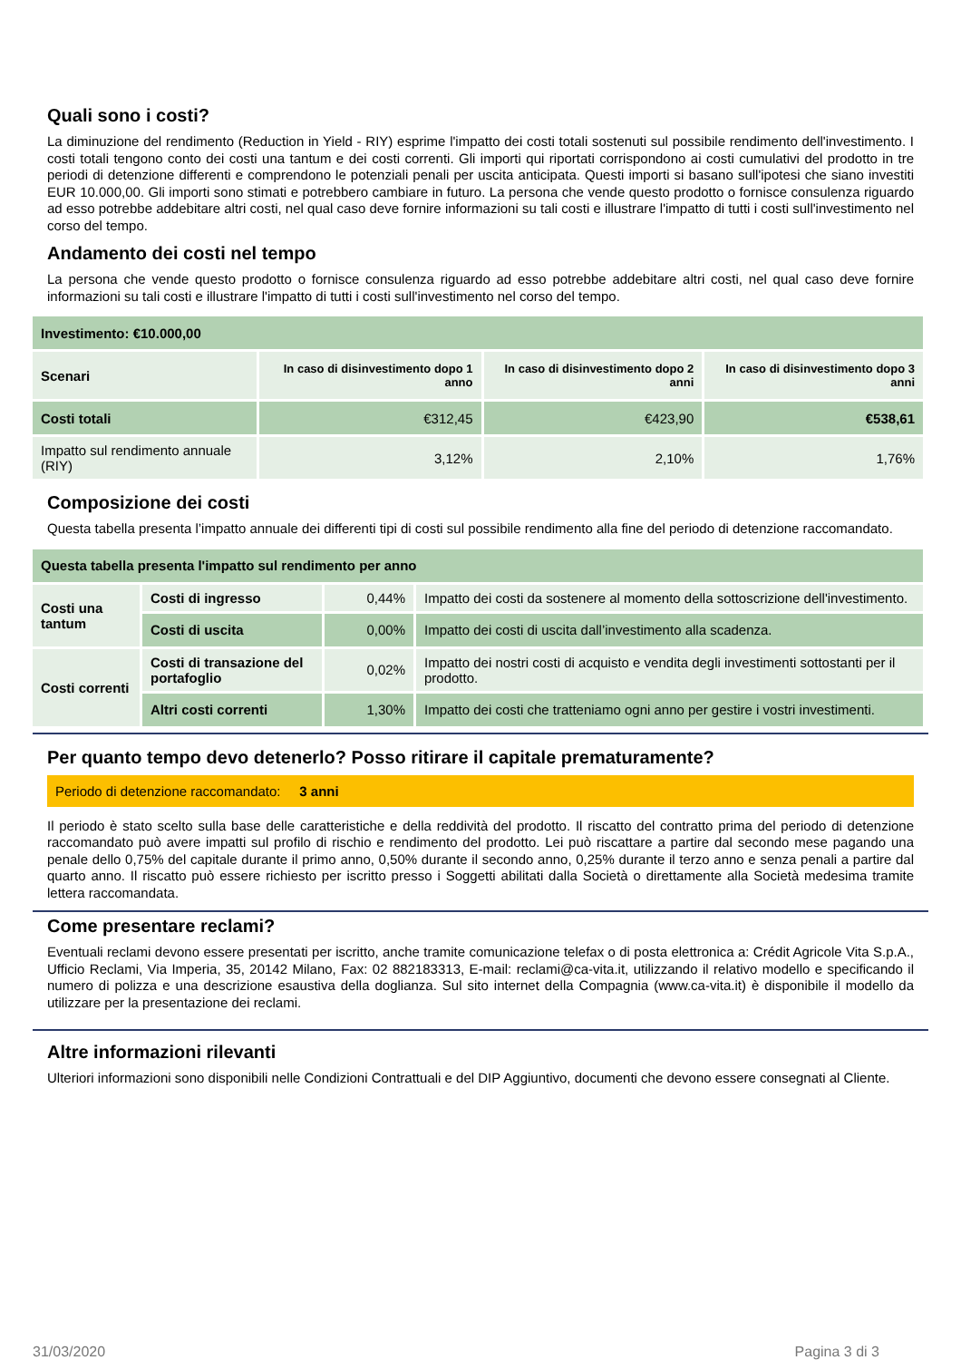Quali sono i costi?
La diminuzione del rendimento (Reduction in Yield - RIY) esprime l'impatto dei costi totali sostenuti sul possibile rendimento dell'investimento. I costi totali tengono conto dei costi una tantum e dei costi correnti. Gli importi qui riportati corrispondono ai costi cumulativi del prodotto in tre periodi di detenzione differenti e comprendono le potenziali penali per uscita anticipata. Questi importi si basano sull'ipotesi che siano investiti EUR 10.000,00. Gli importi sono stimati e potrebbero cambiare in futuro. La persona che vende questo prodotto o fornisce consulenza riguardo ad esso potrebbe addebitare altri costi, nel qual caso deve fornire informazioni su tali costi e illustrare l'impatto di tutti i costi sull'investimento nel corso del tempo.
Andamento dei costi nel tempo
La persona che vende questo prodotto o fornisce consulenza riguardo ad esso potrebbe addebitare altri costi, nel qual caso deve fornire informazioni su tali costi e illustrare l'impatto di tutti i costi sull'investimento nel corso del tempo.
| Investimento: €10.000,00 | | | |
| --- | --- | --- | --- |
| Scenari | In caso di disinvestimento dopo 1 anno | In caso di disinvestimento dopo 2 anni | In caso di disinvestimento dopo 3 anni |
| Costi totali | €312,45 | €423,90 | €538,61 |
| Impatto sul rendimento annuale (RIY) | 3,12% | 2,10% | 1,76% |
Composizione dei costi
Questa tabella presenta l’impatto annuale dei differenti tipi di costi sul possibile rendimento alla fine del periodo di detenzione raccomandato.
| Questa tabella presenta l'impatto sul rendimento per anno | | | |
| --- | --- | --- | --- |
| Costi una tantum | Costi di ingresso | 0,44% | Impatto dei costi da sostenere al momento della sottoscrizione dell'investimento. |
| | Costi di uscita | 0,00% | Impatto dei costi di uscita dall’investimento alla scadenza. |
| Costi correnti | Costi di transazione del portafoglio | 0,02% | Impatto dei nostri costi di acquisto e vendita degli investimenti sottostanti per il prodotto. |
| | Altri costi correnti | 1,30% | Impatto dei costi che tratteniamo ogni anno per gestire i vostri investimenti. |
Per quanto tempo devo detenerlo? Posso ritirare il capitale prematuramente?
Periodo di detenzione raccomandato: 3 anni
Il periodo è stato scelto sulla base delle caratteristiche e della reddività del prodotto. Il riscatto del contratto prima del periodo di detenzione raccomandato può avere impatti sul profilo di rischio e rendimento del prodotto. Lei può riscattare a partire dal secondo mese pagando una penale dello 0,75% del capitale durante il primo anno, 0,50% durante il secondo anno, 0,25% durante il terzo anno e senza penali a partire dal quarto anno. Il riscatto può essere richiesto per iscritto presso i Soggetti abilitati dalla Società o direttamente alla Società medesima tramite lettera raccomandata.
Come presentare reclami?
Eventuali reclami devono essere presentati per iscritto, anche tramite comunicazione telefax o di posta elettronica a: Crédit Agricole Vita S.p.A., Ufficio Reclami, Via Imperia, 35, 20142 Milano, Fax: 02 882183313, E-mail: reclami@ca-vita.it, utilizzando il relativo modello e specificando il numero di polizza e una descrizione esaustiva della doglianza. Sul sito internet della Compagnia (www.ca-vita.it) è disponibile il modello da utilizzare per la presentazione dei reclami.
Altre informazioni rilevanti
Ulteriori informazioni sono disponibili nelle Condizioni Contrattuali e del DIP Aggiuntivo, documenti che devono essere consegnati al Cliente.
31/03/2020 Pagina 3 di 3